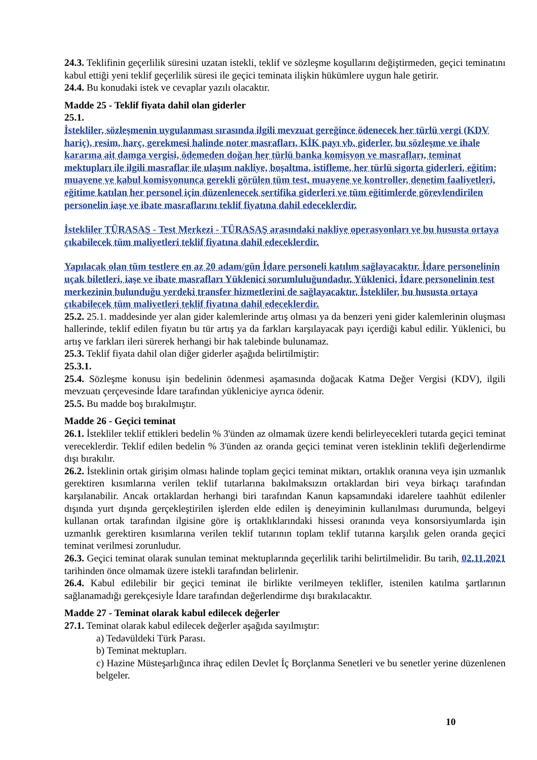24.3. Teklifinin geçerlilik süresini uzatan istekli, teklif ve sözleşme koşullarını değiştirmeden, geçici teminatını kabul ettiği yeni teklif geçerlilik süresi ile geçici teminata ilişkin hükümlere uygun hale getirir.
24.4. Bu konudaki istek ve cevaplar yazılı olacaktır.
Madde 25 - Teklif fiyata dahil olan giderler
25.1.
İstekliler, sözleşmenin uygulanması sırasında ilgili mevzuat gereğince ödenecek her türlü vergi (KDV hariç), resim, harç, gerekmesi halinde noter masrafları, KİK payı vb. giderler, bu sözleşme ve ihale kararına ait damga vergisi, ödemeden doğan her türlü banka komisyon ve masrafları, teminat mektupları ile ilgili masraflar ile ulaşım nakliye, boşaltma, istifleme, her türlü sigorta giderleri, eğitim; muayene ve kabul komisyonunca gerekli görülen tüm test, muayene ve kontroller, denetim faaliyetleri, eğitime katılan her personel için düzenlenecek sertifika giderleri ve tüm eğitimlerde görevlendirilen personelin iaşe ve ibate masraflarını teklif fiyatına dahil edeceklerdir.
İstekliler TÜRASAŞ - Test Merkezi - TÜRASAŞ arasındaki nakliye operasyonları ve bu hususta ortaya çıkabilecek tüm maliyetleri teklif fiyatına dahil edeceklerdir.
Yapılacak olan tüm testlere en az 20 adam/gün İdare personeli katılım sağlayacaktır. İdare personelinin uçak biletleri, iaşe ve ibate masrafları Yüklenici sorumluluğundadır. Yüklenici, İdare personelinin test merkezinin bulunduğu yerdeki transfer hizmetlerini de sağlayacaktır. İstekliler, bu hususta ortaya çıkabilecek tüm maliyetleri teklif fiyatına dahil edeceklerdir.
25.2. 25.1. maddesinde yer alan gider kalemlerinde artış olması ya da benzeri yeni gider kalemlerinin oluşması hallerinde, teklif edilen fiyatın bu tür artış ya da farkları karşılayacak payı içerdiği kabul edilir. Yüklenici, bu artış ve farkları ileri sürerek herhangi bir hak talebinde bulunamaz.
25.3. Teklif fiyata dahil olan diğer giderler aşağıda belirtilmiştir:
25.3.1.
25.4. Sözleşme konusu işin bedelinin ödenmesi aşamasında doğacak Katma Değer Vergisi (KDV), ilgili mevzuatı çerçevesinde İdare tarafından yükleniciye ayrıca ödenir.
25.5. Bu madde boş bırakılmıştır.
Madde 26 - Geçici teminat
26.1. İstekliler teklif ettikleri bedelin % 3'ünden az olmamak üzere kendi belirleyecekleri tutarda geçici teminat vereceklerdir. Teklif edilen bedelin % 3'ünden az oranda geçici teminat veren isteklinin teklifi değerlendirme dışı bırakılır.
26.2. İsteklinin ortak girişim olması halinde toplam geçici teminat miktarı, ortaklık oranına veya işin uzmanlık gerektiren kısımlarına verilen teklif tutarlarına bakılmaksızın ortaklardan biri veya birkaçı tarafından karşılanabilir. Ancak ortaklardan herhangi biri tarafından Kanun kapsamındaki idarelere taahhüt edilenler dışında yurt dışında gerçekleştirilen işlerden elde edilen iş deneyiminin kullanılması durumunda, belgeyi kullanan ortak tarafından ilgisine göre iş ortaklıklarındaki hissesi oranında veya konsorsiyumlarda işin uzmanlık gerektiren kısımlarına verilen teklif tutarının toplam teklif tutarına karşılık gelen oranda geçici teminat verilmesi zorunludur.
26.3. Geçici teminat olarak sunulan teminat mektuplarında geçerlilik tarihi belirtilmelidir. Bu tarih, 02.11.2021 tarihinden önce olmamak üzere istekli tarafından belirlenir.
26.4. Kabul edilebilir bir geçici teminat ile birlikte verilmeyen teklifler, istenilen katılma şartlarının sağlanamadığı gerekçesiyle İdare tarafından değerlendirme dışı bırakılacaktır.
Madde 27 - Teminat olarak kabul edilecek değerler
27.1. Teminat olarak kabul edilecek değerler aşağıda sayılmıştır:
a) Tedavüldeki Türk Parası.
b) Teminat mektupları.
c) Hazine Müsteşarlığınca ihraç edilen Devlet İç Borçlanma Senetleri ve bu senetler yerine düzenlenen belgeler.
10